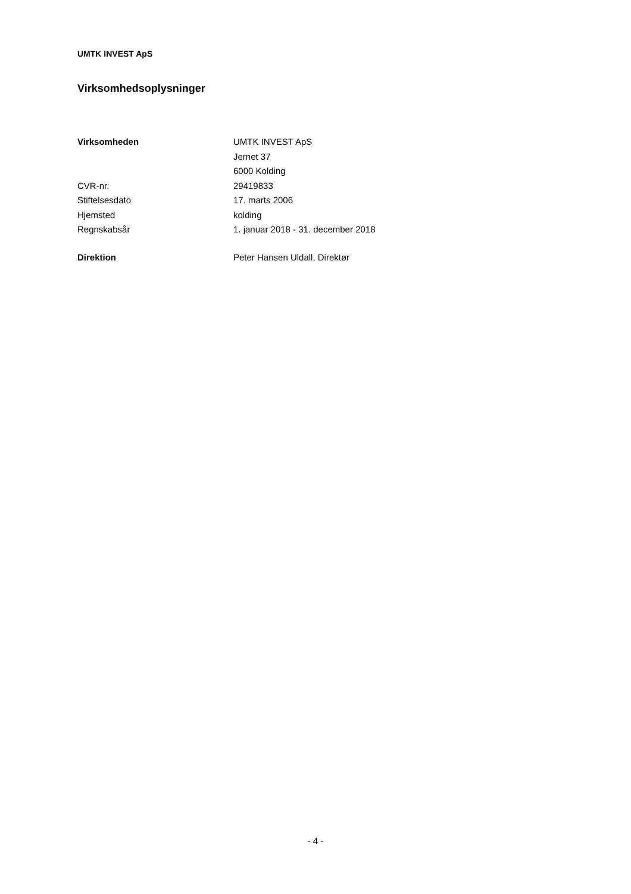UMTK INVEST ApS
Virksomhedsoplysninger
| Virksomheden | UMTK INVEST ApS |
| | Jernet 37 |
| | 6000 Kolding |
| CVR-nr. | 29419833 |
| Stiftelsesdato | 17. marts 2006 |
| Hjemsted | kolding |
| Regnskabsår | 1. januar 2018 - 31. december 2018 |
| Direktion | Peter Hansen Uldall, Direktør |
- 4 -